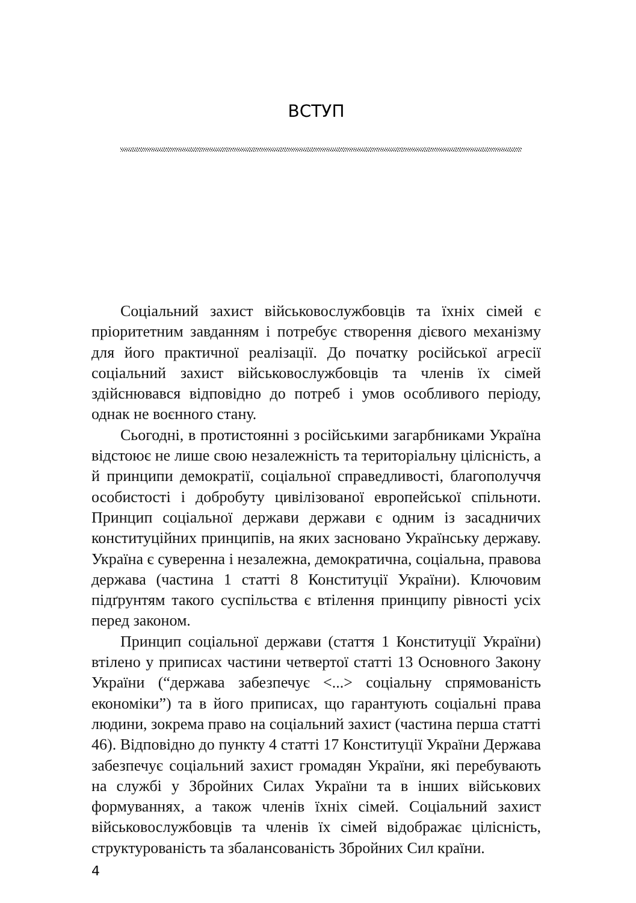ВСТУП
Соціальний захист військовослужбовців та їхніх сімей є пріоритетним завданням і потребує створення дієвого механізму для його практичної реалізації. До початку російської агресії соціальний захист військовослужбовців та членів їх сімей здійснювався відповідно до потреб і умов особливого періоду, однак не воєнного стану.
Сьогодні, в протистоянні з російськими загарбниками Україна відстоює не лише свою незалежність та територіальну цілісність, а й принципи демократії, соціальної справедливості, благополуччя особистості і добробуту цивілізованої европейської спільноти. Принцип соціальної держави держави є одним із засадничих конституційних принципів, на яких засновано Українську державу. Україна є суверенна і незалежна, демократична, соціальна, правова держава (частина 1 статті 8 Конституції України). Ключовим підґрунтям такого суспільства є втілення принципу рівності усіх перед законом.
Принцип соціальної держави (стаття 1 Конституції України) втілено у приписах частини четвертої статті 13 Основного Закону України (“держава забезпечує <...> соціальну спрямованість економіки”) та в його приписах, що гарантують соціальні права людини, зокрема право на соціальний захист (частина перша статті 46). Відповідно до пункту 4 статті 17 Конституції України Держава забезпечує соціальний захист громадян України, які перебувають на службі у Збройних Силах України та в інших військових формуваннях, а також членів їхніх сімей. Соціальний захист військовослужбовців та членів їх сімей відображає цілісність, структурованість та збалансованість Збройних Сил країни.
4